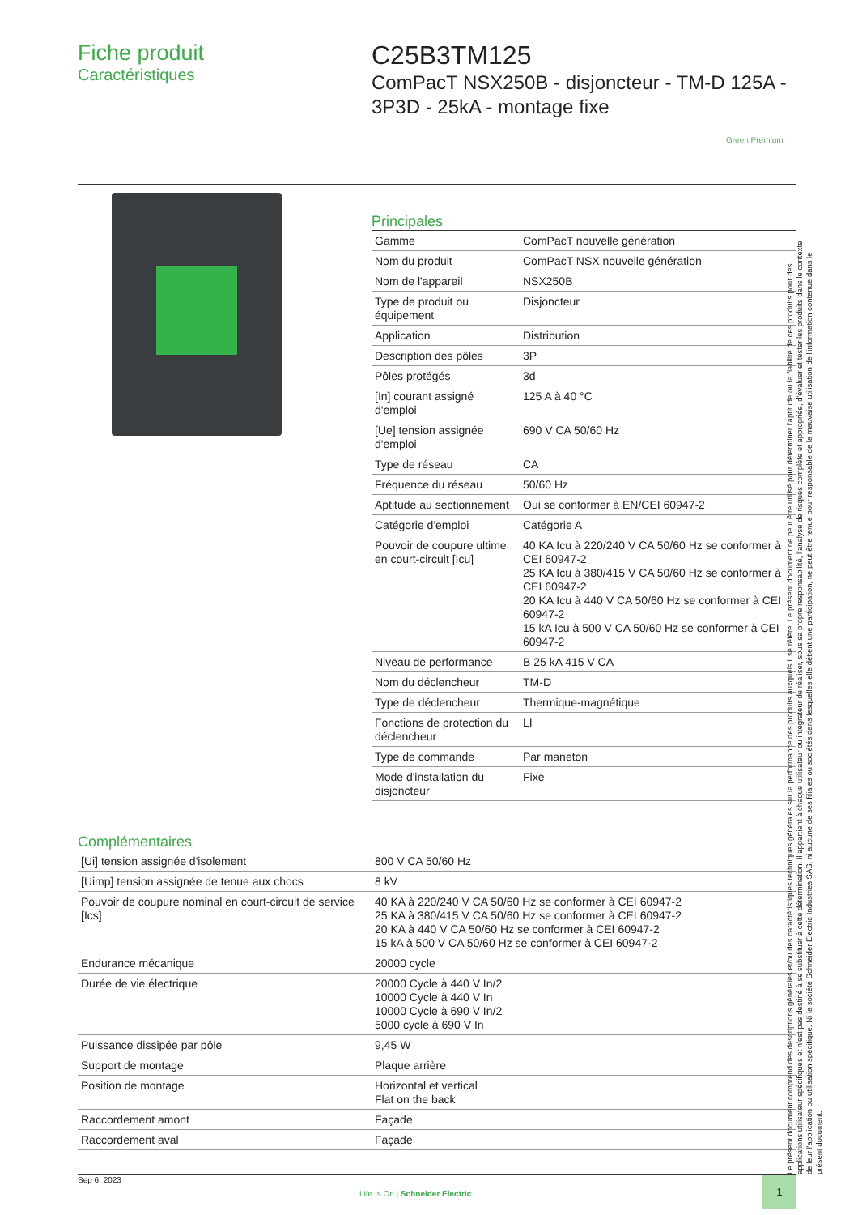Fiche produit
Caractéristiques
C25B3TM125
ComPacT NSX250B - disjoncteur - TM-D 125A - 3P3D - 25kA - montage fixe
Green Premium
Principales
| Gamme | ComPacT nouvelle génération |
| Nom du produit | ComPacT NSX nouvelle génération |
| Nom de l'appareil | NSX250B |
| Type de produit ou équipement | Disjoncteur |
| Application | Distribution |
| Description des pôles | 3P |
| Pôles protégés | 3d |
| [In] courant assigné d'emploi | 125 A à 40 °C |
| [Ue] tension assignée d'emploi | 690 V CA 50/60 Hz |
| Type de réseau | CA |
| Fréquence du réseau | 50/60 Hz |
| Aptitude au sectionnement | Oui se conformer à EN/CEI 60947-2 |
| Catégorie d'emploi | Catégorie A |
| Pouvoir de coupure ultime en court-circuit [Icu] | 40 KA Icu à 220/240 V CA 50/60 Hz se conformer à CEI 60947-2 25 KA Icu à 380/415 V CA 50/60 Hz se conformer à CEI 60947-2 20 KA Icu à 440 V CA 50/60 Hz se conformer à CEI 60947-2 15 kA Icu à 500 V CA 50/60 Hz se conformer à CEI 60947-2 |
| Niveau de performance | B 25 kA 415 V CA |
| Nom du déclencheur | TM-D |
| Type de déclencheur | Thermique-magnétique |
| Fonctions de protection du déclencheur | LI |
| Type de commande | Par maneton |
| Mode d'installation du disjoncteur | Fixe |
Complémentaires
| [Ui] tension assignée d'isolement | 800 V CA 50/60 Hz |
| [Uimp] tension assignée de tenue aux chocs | 8 kV |
| Pouvoir de coupure nominal en court-circuit de service [Ics] | 40 KA à 220/240 V CA 50/60 Hz se conformer à CEI 60947-2 25 KA à 380/415 V CA 50/60 Hz se conformer à CEI 60947-2 20 KA à 440 V CA 50/60 Hz se conformer à CEI 60947-2 15 kA à 500 V CA 50/60 Hz se conformer à CEI 60947-2 |
| Endurance mécanique | 20000 cycle |
| Durée de vie électrique | 20000 Cycle à 440 V In/2 10000 Cycle à 440 V In 10000 Cycle à 690 V In/2 5000 cycle à 690 V In |
| Puissance dissipée par pôle | 9,45 W |
| Support de montage | Plaque arrière |
| Position de montage | Horizontal et vertical Flat on the back |
| Raccordement amont | Façade |
| Raccordement aval | Façade |
Le présent document comprend des descriptions générales et/ou des caractéristiques techniques générales sur la performance des produits auxquels il se réfère. Le présent document ne peut être utilisé pour déterminer l'aptitude ou la fiabilité de ces produits pour des applications utilisateur spécifiques et n'est pas destiné à se substituer à cette détermination. Il appartient à chaque utilisateur ou intégrateur de réaliser, sous sa propre responsabilité, l'analyse de risques complète et appropriée, d'évaluer et tester les produits dans le contexte de leur l'application ou utilisation spécifique. Ni la société Schneider Electric Industries SAS, ni aucune de ses filiales ou sociétés dans lesquelles elle détient une participation, ne peut être tenue pour responsable de la mauvaise utilisation de l'information contenue dans le présent document.
Sep 6, 2023
Life Is On | Schneider Electric
1